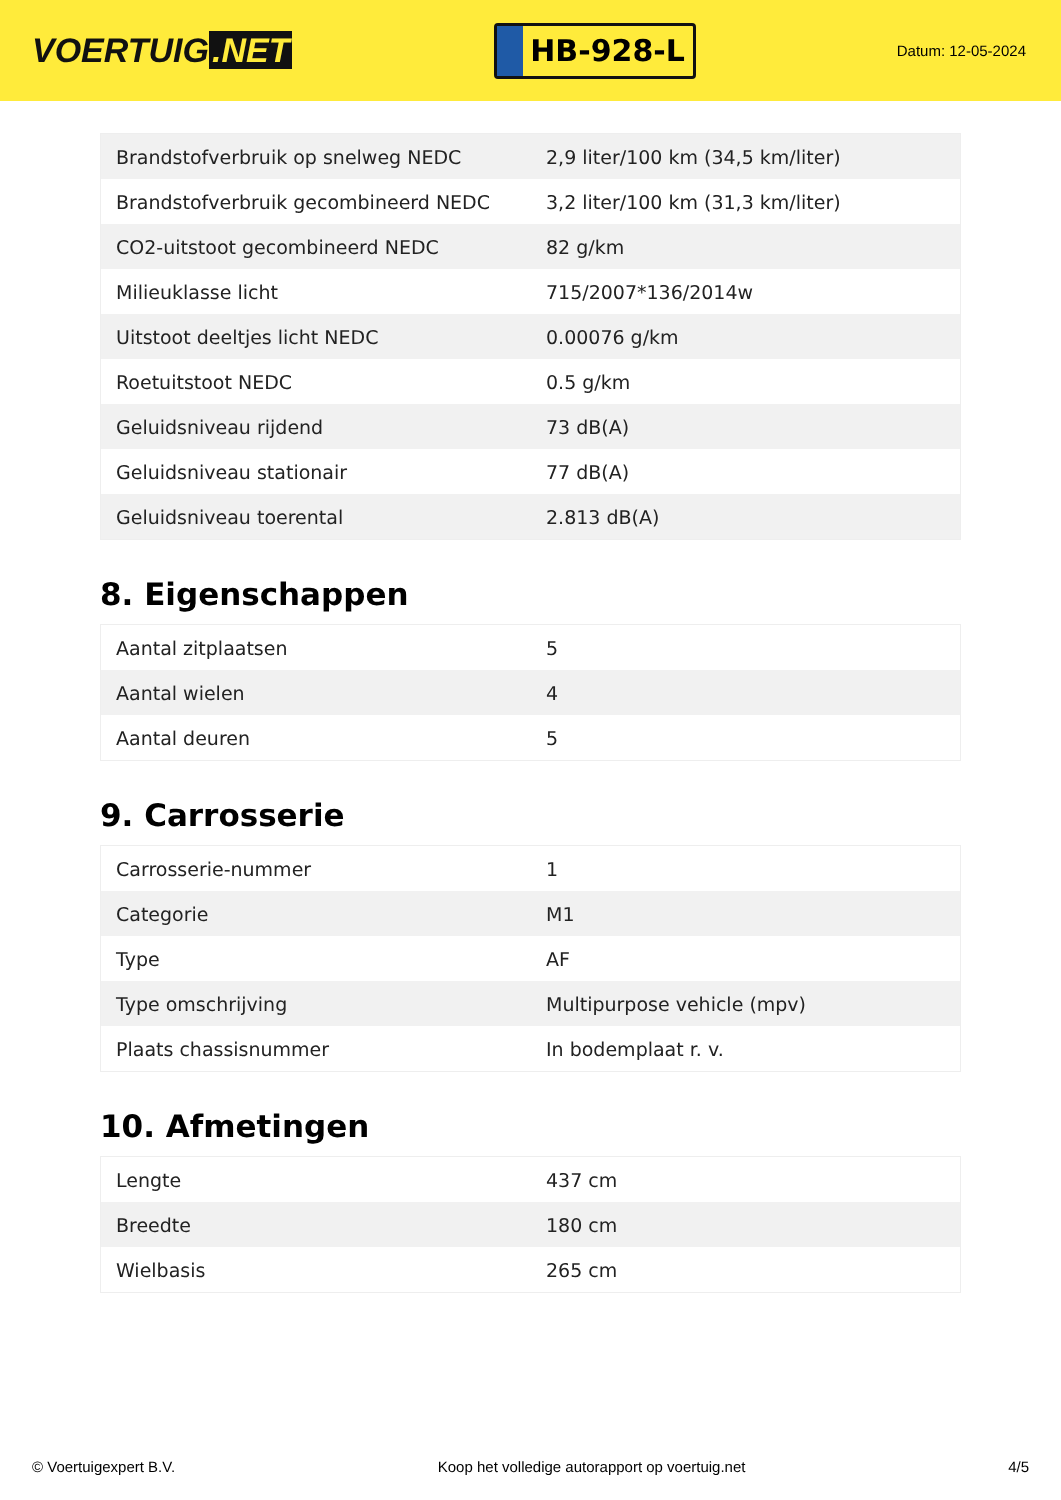VOERTUIG.NET
HB-928-L
Datum: 12-05-2024
| Brandstofverbruik op snelweg NEDC | 2,9 liter/100 km (34,5 km/liter) |
| Brandstofverbruik gecombineerd NEDC | 3,2 liter/100 km (31,3 km/liter) |
| CO2-uitstoot gecombineerd NEDC | 82 g/km |
| Milieuklasse licht | 715/2007*136/2014w |
| Uitstoot deeltjes licht NEDC | 0.00076 g/km |
| Roetuitstoot NEDC | 0.5 g/km |
| Geluidsniveau rijdend | 73 dB(A) |
| Geluidsniveau stationair | 77 dB(A) |
| Geluidsniveau toerental | 2.813 dB(A) |
8. Eigenschappen
| Aantal zitplaatsen | 5 |
| Aantal wielen | 4 |
| Aantal deuren | 5 |
9. Carrosserie
| Carrosserie-nummer | 1 |
| Categorie | M1 |
| Type | AF |
| Type omschrijving | Multipurpose vehicle (mpv) |
| Plaats chassisnummer | In bodemplaat r. v. |
10. Afmetingen
| Lengte | 437 cm |
| Breedte | 180 cm |
| Wielbasis | 265 cm |
© Voertuigexpert B.V. Koop het volledige autorapport op voertuig.net 4/5